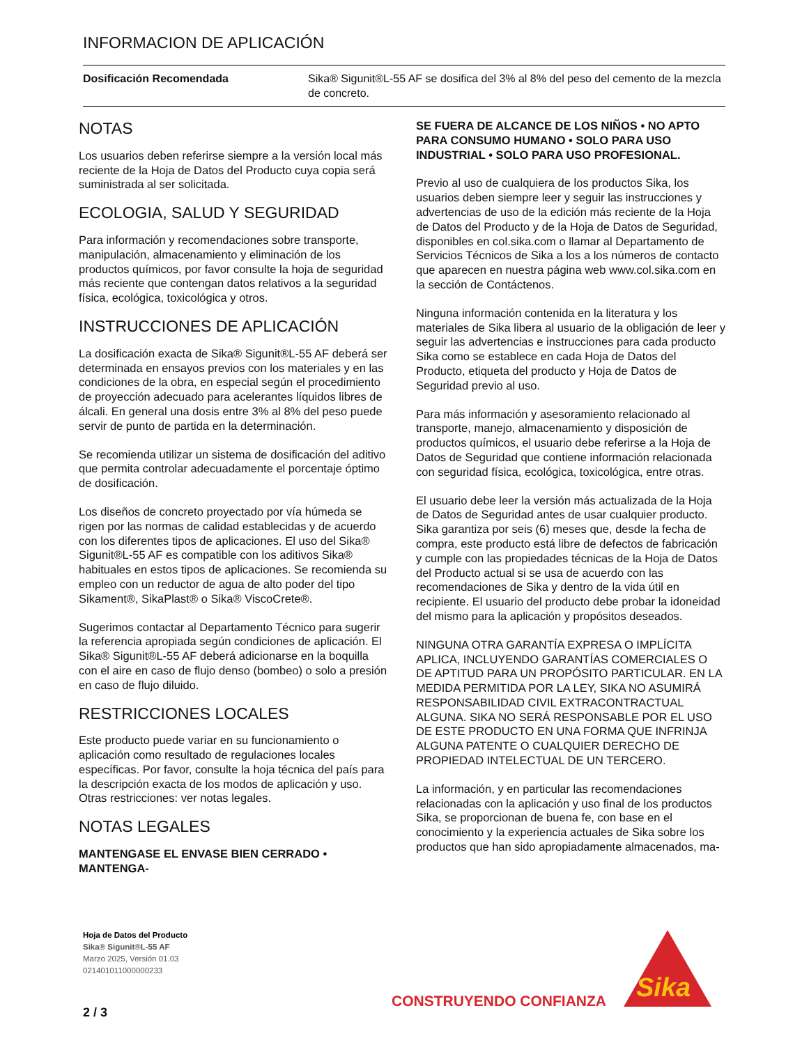INFORMACION DE APLICACIÓN
| Dosificación Recomendada | Sika® Sigunit®L-55 AF se dosifica del 3% al 8% del peso del cemento de la mezcla de concreto. |
NOTAS
Los usuarios deben referirse siempre a la versión local más reciente de la Hoja de Datos del Producto cuya copia será suministrada al ser solicitada.
ECOLOGIA, SALUD Y SEGURIDAD
Para información y recomendaciones sobre transporte, manipulación, almacenamiento y eliminación de los productos químicos, por favor consulte la hoja de seguridad más reciente que contengan datos relativos a la seguridad física, ecológica, toxicológica y otros.
INSTRUCCIONES DE APLICACIÓN
La dosificación exacta de Sika® Sigunit®L-55 AF deberá ser determinada en ensayos previos con los materiales y en las condiciones de la obra, en especial según el procedimiento de proyección adecuado para acelerantes líquidos libres de álcali. En general una dosis entre 3% al 8% del peso puede servir de punto de partida en la determinación.
Se recomienda utilizar un sistema de dosificación del aditivo que permita controlar adecuadamente el porcentaje óptimo de dosificación.
Los diseños de concreto proyectado por vía húmeda se rigen por las normas de calidad establecidas y de acuerdo con los diferentes tipos de aplicaciones. El uso del Sika® Sigunit®L-55 AF es compatible con los aditivos Sika® habituales en estos tipos de aplicaciones. Se recomienda su empleo con un reductor de agua de alto poder del tipo Sikament®, SikaPlast® o Sika® ViscoCrete®.
Sugerimos contactar al Departamento Técnico para sugerir la referencia apropiada según condiciones de aplicación. El Sika® Sigunit®L-55 AF deberá adicionarse en la boquilla con el aire en caso de flujo denso (bombeo) o solo a presión en caso de flujo diluido.
RESTRICCIONES LOCALES
Este producto puede variar en su funcionamiento o aplicación como resultado de regulaciones locales específicas. Por favor, consulte la hoja técnica del país para la descripción exacta de los modos de aplicación y uso. Otras restricciones: ver notas legales.
NOTAS LEGALES
MANTENGASE EL ENVASE BIEN CERRADO • MANTENGA-
SE FUERA DE ALCANCE DE LOS NIÑOS • NO APTO PARA CONSUMO HUMANO • SOLO PARA USO INDUSTRIAL • SOLO PARA USO PROFESIONAL.
Previo al uso de cualquiera de los productos Sika, los usuarios deben siempre leer y seguir las instrucciones y advertencias de uso de la edición más reciente de la Hoja de Datos del Producto y de la Hoja de Datos de Seguridad, disponibles en col.sika.com o llamar al Departamento de Servicios Técnicos de Sika a los a los números de contacto que aparecen en nuestra página web www.col.sika.com en la sección de Contáctenos.
Ninguna información contenida en la literatura y los materiales de Sika libera al usuario de la obligación de leer y seguir las advertencias e instrucciones para cada producto Sika como se establece en cada Hoja de Datos del Producto, etiqueta del producto y Hoja de Datos de Seguridad previo al uso.
Para más información y asesoramiento relacionado al transporte, manejo, almacenamiento y disposición de productos químicos, el usuario debe referirse a la Hoja de Datos de Seguridad que contiene información relacionada con seguridad física, ecológica, toxicológica, entre otras.
El usuario debe leer la versión más actualizada de la Hoja de Datos de Seguridad antes de usar cualquier producto. Sika garantiza por seis (6) meses que, desde la fecha de compra, este producto está libre de defectos de fabricación y cumple con las propiedades técnicas de la Hoja de Datos del Producto actual si se usa de acuerdo con las recomendaciones de Sika y dentro de la vida útil en recipiente. El usuario del producto debe probar la idoneidad del mismo para la aplicación y propósitos deseados.
NINGUNA OTRA GARANTÍA EXPRESA O IMPLÍCITA APLICA, INCLUYENDO GARANTÍAS COMERCIALES O DE APTITUD PARA UN PROPÓSITO PARTICULAR. EN LA MEDIDA PERMITIDA POR LA LEY, SIKA NO ASUMIRÁ RESPONSABILIDAD CIVIL EXTRACONTRACTUAL ALGUNA. SIKA NO SERÁ RESPONSABLE POR EL USO DE ESTE PRODUCTO EN UNA FORMA QUE INFRINJA ALGUNA PATENTE O CUALQUIER DERECHO DE PROPIEDAD INTELECTUAL DE UN TERCERO.
La información, y en particular las recomendaciones relacionadas con la aplicación y uso final de los productos Sika, se proporcionan de buena fe, con base en el conocimiento y la experiencia actuales de Sika sobre los productos que han sido apropiadamente almacenados, ma-
Hoja de Datos del Producto
Sika® Sigunit®L-55 AF
Marzo 2025, Versión 01.03
021401011000000233
CONSTRUYENDO CONFIANZA
Sika
2 / 3